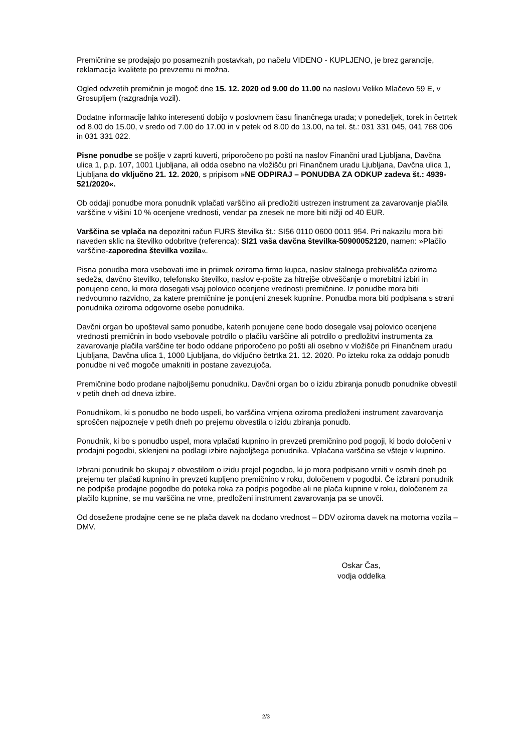Premičnine se prodajajo po posameznih postavkah, po načelu VIDENO - KUPLJENO, je brez garancije, reklamacija kvalitete po prevzemu ni možna.
Ogled odvzetih premičnin je mogoč dne 15. 12. 2020 od 9.00 do 11.00 na naslovu Veliko Mlačevo 59 E, v Grosupljem (razgradnja vozil).
Dodatne informacije lahko interesenti dobijo v poslovnem času finančnega urada; v ponedeljek, torek in četrtek od 8.00 do 15.00, v sredo od 7.00 do 17.00 in v petek od 8.00 do 13.00, na tel. št.: 031 331 045, 041 768 006 in 031 331 022.
Pisne ponudbe se pošlje v zaprti kuverti, priporočeno po pošti na naslov Finančni urad Ljubljana, Davčna ulica 1, p.p. 107, 1001 Ljubljana, ali odda osebno na vložišču pri Finančnem uradu Ljubljana, Davčna ulica 1, Ljubljana do vključno 21. 12. 2020, s pripisom »NE ODPIRAJ – PONUDBA ZA ODKUP zadeva št.: 4939-521/2020«.
Ob oddaji ponudbe mora ponudnik vplačati varščino ali predložiti ustrezen instrument za zavarovanje plačila varščine v višini 10 % ocenjene vrednosti, vendar pa znesek ne more biti nižji od 40 EUR.
Varščina se vplača na depozitni račun FURS številka št.: SI56 0110 0600 0011 954. Pri nakazilu mora biti naveden sklic na številko odobritve (referenca): SI21 vaša davčna številka-50900052120, namen: »Plačilo varščine-zaporedna številka vozila«.
Pisna ponudba mora vsebovati ime in priimek oziroma firmo kupca, naslov stalnega prebivališča oziroma sedeža, davčno številko, telefonsko številko, naslov e-pošte za hitrejše obveščanje o morebitni izbiri in ponujeno ceno, ki mora dosegati vsaj polovico ocenjene vrednosti premičnine. Iz ponudbe mora biti nedvoumno razvidno, za katere premičnine je ponujeni znesek kupnine. Ponudba mora biti podpisana s strani ponudnika oziroma odgovorne osebe ponudnika.
Davčni organ bo upošteval samo ponudbe, katerih ponujene cene bodo dosegale vsaj polovico ocenjene vrednosti premičnin in bodo vsebovale potrdilo o plačilu varščine ali potrdilo o predložitvi instrumenta za zavarovanje plačila varščine ter bodo oddane priporočeno po pošti ali osebno v vložišče pri Finančnem uradu Ljubljana, Davčna ulica 1, 1000 Ljubljana, do vključno četrtka 21. 12. 2020. Po izteku roka za oddajo ponudb ponudbe ni več mogoče umakniti in postane zavezujoča.
Premičnine bodo prodane najboljšemu ponudniku. Davčni organ bo o izidu zbiranja ponudb ponudnike obvestil v petih dneh od dneva izbire.
Ponudnikom, ki s ponudbo ne bodo uspeli, bo varščina vrnjena oziroma predloženi instrument zavarovanja sproščen najpozneje v petih dneh po prejemu obvestila o izidu zbiranja ponudb.
Ponudnik, ki bo s ponudbo uspel, mora vplačati kupnino in prevzeti premičnino pod pogoji, ki bodo določeni v prodajni pogodbi, sklenjeni na podlagi izbire najboljšega ponudnika. Vplačana varščina se všteje v kupnino.
Izbrani ponudnik bo skupaj z obvestilom o izidu prejel pogodbo, ki jo mora podpisano vrniti v osmih dneh po prejemu ter plačati kupnino in prevzeti kupljeno premičnino v roku, določenem v pogodbi. Če izbrani ponudnik ne podpiše prodajne pogodbe do poteka roka za podpis pogodbe ali ne plača kupnine v roku, določenem za plačilo kupnine, se mu varščina ne vrne, predloženi instrument zavarovanja pa se unovči.
Od dosežene prodajne cene se ne plača davek na dodano vrednost – DDV oziroma davek na motorna vozila – DMV.
Oskar Čas,
vodja oddelka
2/3